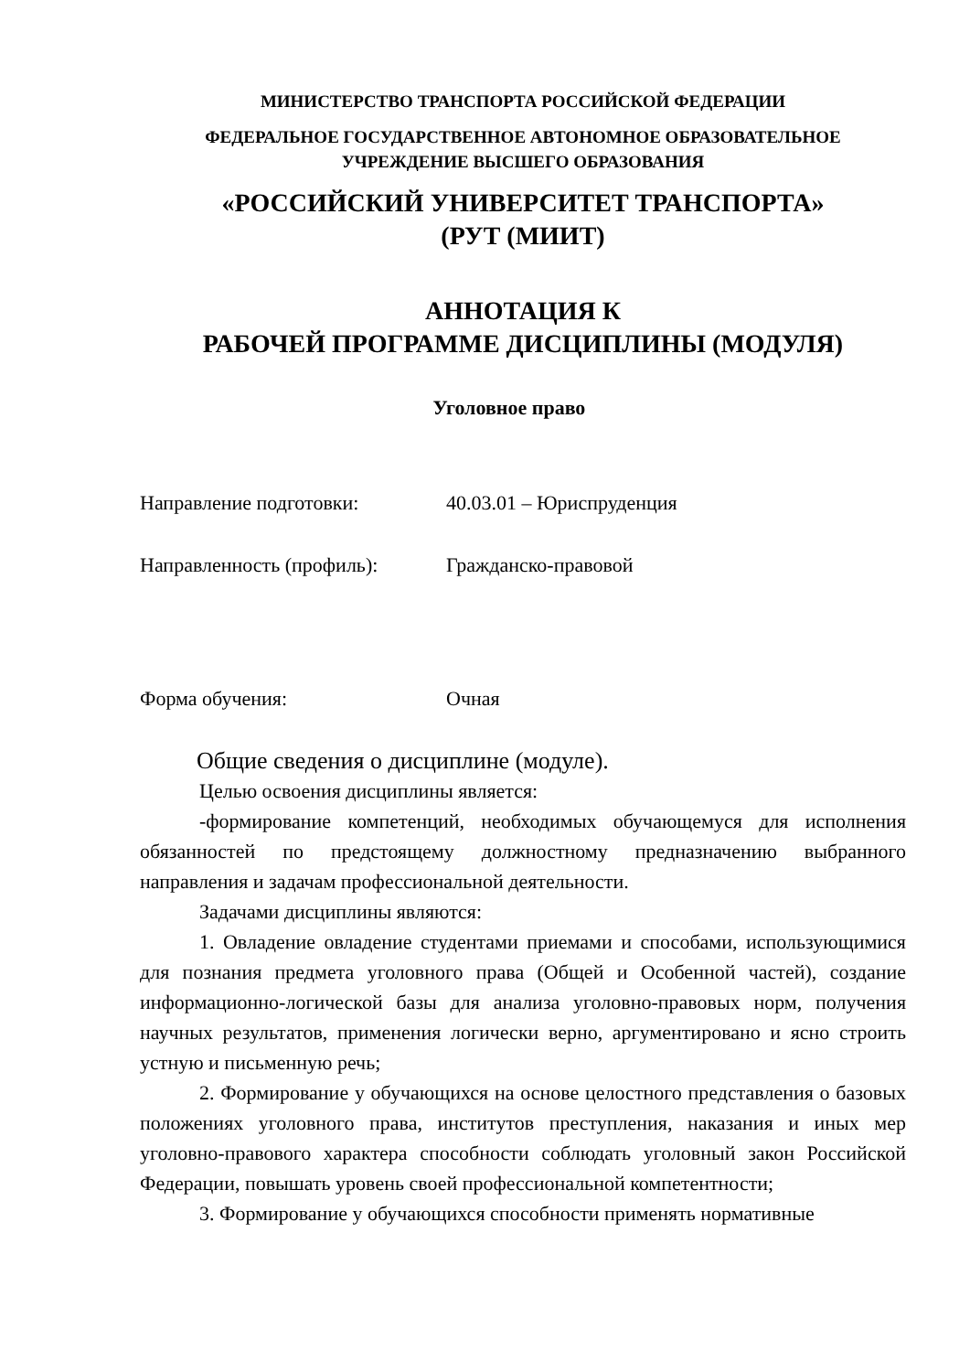МИНИСТЕРСТВО ТРАНСПОРТА РОССИЙСКОЙ ФЕДЕРАЦИИ
ФЕДЕРАЛЬНОЕ ГОСУДАРСТВЕННОЕ АВТОНОМНОЕ ОБРАЗОВАТЕЛЬНОЕ
УЧРЕЖДЕНИЕ ВЫСШЕГО ОБРАЗОВАНИЯ
«РОССИЙСКИЙ УНИВЕРСИТЕТ ТРАНСПОРТА»
(РУТ (МИИТ)
АННОТАЦИЯ К
РАБОЧЕЙ ПРОГРАММЕ ДИСЦИПЛИНЫ (МОДУЛЯ)
Уголовное право
Направление подготовки: 40.03.01 – Юриспруденция
Направленность (профиль): Гражданско-правовой
Форма обучения: Очная
Общие сведения о дисциплине (модуле).
Целью освоения дисциплины является:
-формирование компетенций, необходимых обучающемуся для исполнения обязанностей по предстоящему должностному предназначению выбранного направления и задачам профессиональной деятельности.
Задачами дисциплины являются:
1. Овладение овладение студентами приемами и способами, использующимися для познания предмета уголовного права (Общей и Особенной частей), создание информационно-логической базы для анализа уголовно-правовых норм, получения научных результатов, применения логически верно, аргументировано и ясно строить устную и письменную речь;
2. Формирование у обучающихся на основе целостного представления о базовых положениях уголовного права, институтов преступления, наказания и иных мер уголовно-правового характера способности соблюдать уголовный закон Российской Федерации, повышать уровень своей профессиональной компетентности;
3. Формирование у обучающихся способности применять нормативные